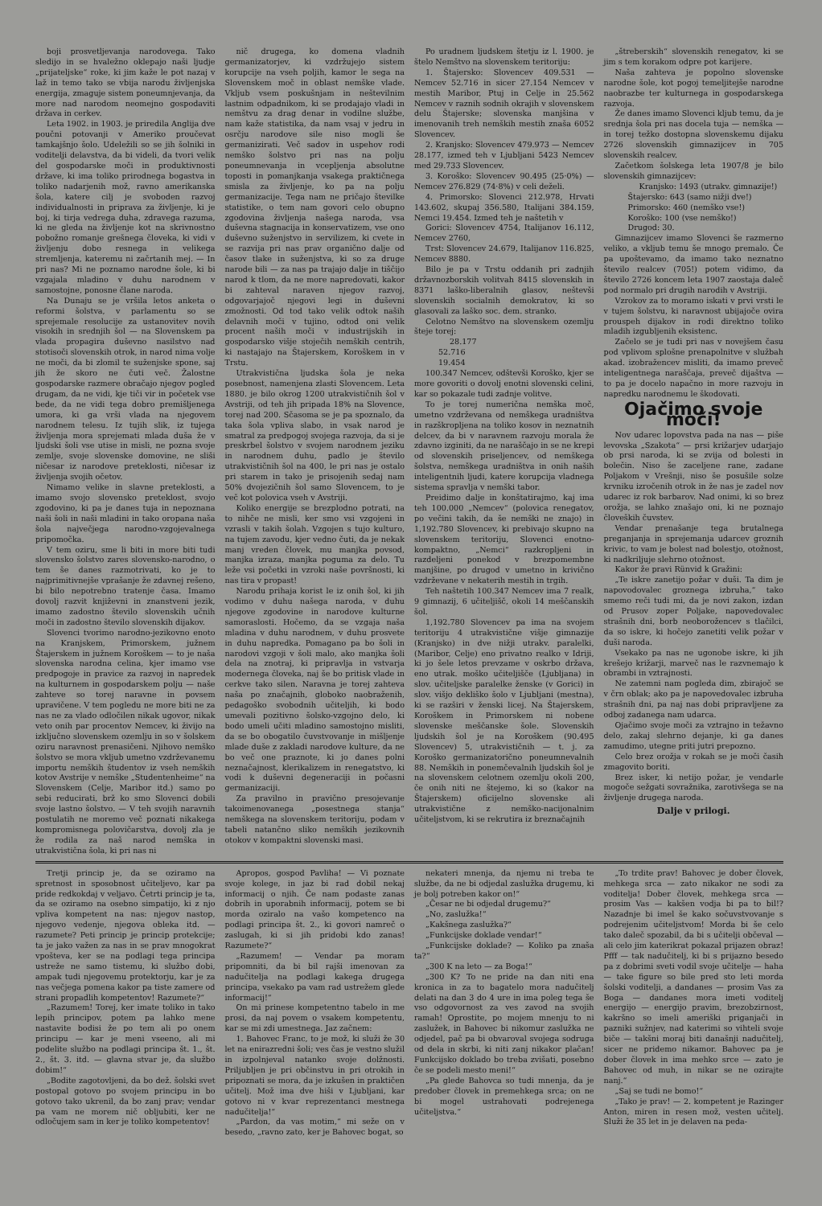boji prosvetljevanja narodovega. Tako sledijo in se hvaležno oklepajo naši ljudje „prijateljske“ roke, ki jim kaže le pot nazaj v laž in temo tako se vbija narodu življenjska energija, zmaguje sistem poneumnjevanja, da more nad narodom neomejno gospodaviti država in cerkev.
Leta 1902. in 1903. je priredila Anglija dve poučni potovanji v Ameriko proučevat tamkajšnjo šolo. Udeležili so se jih šolniki in voditelji delavstva, da bi videli, da tvori velik del gospodarske moči in produktivnosti države, ki ima toliko prirodnega bogastva in toliko nadarjenih mož, ravno amerikanska šola, katere cilj je svoboden razvoj individualnosti in priprava za življenje, ki je boj, ki tirja vedrega duha, zdravega razuma, ki ne gleda na življenje kot na skrivnostno pobožno romanje grešnega človeka, ki vidi v življenju dobo resnega in velikega stremljenja, kateremu ni začrtanih mej. — In pri nas? Mi ne poznamo narodne šole, ki bi vzgajala mladino v duhu narodnem v samostojne, ponosne člane naroda.
Na Dunaju se je vršila letos anketa o reformi šolstva, v parlamentu so se sprejemale resolucije za ustanovitev novih visokih in srednjih šol — na Slovenskem pa vlada propagira duševno nasilstvo nad stotisoči slovenskih otrok, in narod nima volje ne moči, da bi zlomil te suženjske spone, saj jih že skoro ne čuti več. Žalostne gospodarske razmere obračajo njegov pogled drugam, da ne vidi, kje tiči vir in početek vse bede, da ne vidi tega dobro premišljenega umora, ki ga vrši vlada na njegovem narodnem telesu. Iz tujih slik, iz tujega življenja mora sprejemati mlada duša že v ljudski šoli vse utise in misli, ne pozna svoje zemlje, svoje slovenske domovine, ne sliši ničesar iz narodove preteklosti, ničesar iz življenja svojih očetov.
Nimamo velike in slavne preteklosti, a imamo svojo slovensko preteklost, svojo zgodovino, ki pa je danes tuja in nepoznana naši šoli in naši mladini in tako oropana naša šola največjega narodno-vzgojevalnega pripomočka.
V tem oziru, sme li biti in more biti tudi slovensko šolstvo zares slovensko-narodno, o tem še danes razmotrivati, ko je to najprimitivnejše vprašanje že zdavnej rešeno, bi bilo nepotrebno tratenje časa. Imamo dovolj razvit književni in znanstveni jezik, imamo zadostno število slovenskih učnih moči in zadostno število slovenskih dijakov.
Slovenci tvorimo narodno-jezikovno enoto na Kranjskem, Primorskem, južnem Štajerskem in južnem Koroškem — to je naša slovenska narodna celina, kjer imamo vse predpogoje in pravice za razvoj in napredek na kulturnem in gospodarskem polju — naše zahteve so torej naravne in povsem upravičene. V tem pogledu ne more biti ne za nas ne za vlado odločilen nikak ugovor, nikak veto onih par procentov Nemcev, ki živijo na izključno slovenskem ozemlju in so v šolskem oziru naravnost prenasičeni. Njihovo nemško šolstvo se mora vkljub umetno vzdrževanemu importu nemških študentov iz vseh nemških kotov Avstrije v nemške „Studentenheime“ na Slovenskem (Celje, Maribor itd.) samo po sebi reducirati, brž ko smo Slovenci dobili svoje lastno šolstvo. — V teh svojih naravnih postulatih ne moremo več poznati nikakega kompromisnega polovičarstva, dovolj zla je že rodila za naš narod nemška in utrakvistična šola, ki pri nas ni
nič drugega, ko domena vladnih germanizatorjev, ki vzdržujejo sistem korupcije na vseh poljih, kamor le sega na Slovenskem moč in oblast nemške vlade. Vkljub vsem poskušnjam in neštevilnim lastnim odpadnikom, ki se prodajajo vladi in nemštvu za drag denar in vodilne službe, nam kaže statistika, da nam vsaj v jedru in osrčju narodove sile niso mogli še germanizirati. Več sadov in uspehov rodi nemško šolstvo pri nas na polju poneumnevanja in vcepljenja absolutne toposti in pomanjkanja vsakega praktičnega smisla za življenje, ko pa na polju germanizacije. Tega nam ne pričajo številke statistike, o tem nam govori celo obupno zgodovina življenja našega naroda, vsa duševna stagnacija in konservatizem, vse ono duševno suženjstvo in servilizem, ki cvete in se razvija pri nas prav organično dalje od časov tlake in suženjstva, ki so za druge narode bili — za nas pa trajajo dalje in tiščijo narod k tlom, da ne more napredovati, kakor bi zahteval naraven njegov razvoj, odgovarjajoč njegovi legi in duševni zmožnosti. Od tod tako velik odtok naših delavnih moči v tujino, odtod oni velik procent naših moči v industrijskih in gospodarsko višje stoječih nemških centrih, ki nastajajo na Štajerskem, Koroškem in v Trstu.
Utrakvistična ljudska šola je neka posebnost, namenjena zlasti Slovencem. Leta 1880. je bilo okrog 1200 utrakvističnih šol v Avstriji, od teh jih pripada 18% na Slovence, torej nad 200. Sčasoma se je pa spoznalo, da taka šola vpliva slabo, in vsak narod je smatral za predpogoj svojega razvoja, da si je preskrbel šolstvo v svojem narodnem jeziku in narodnem duhu, padlo je število utrakvističnih šol na 400, le pri nas je ostalo pri starem in tako je prisojenih sedaj nam 50% dvojezičnih šol samo Slovencem, to je več kot polovica vseh v Avstriji.
Koliko energije se brezplodno potrati, na to nihče ne misli, ker smo vsi vzgojeni in vzrasli v takih šolah. Vzgojen s tujo kulturo, na tujem zavodu, kjer vedno čuti, da je nekak manj vreden človek, mu manjka povsod, manjka izraza, manjka poguma za delo. Tu leže vsi početki in vzroki naše površnosti, ki nas tira v propast!
Narodu prihaja korist le iz onih šol, ki jih vodimo v duhu našega naroda, v duhu njegove zgodovine in narodove kulturne samoraslosti. Hočemo, da se vzgaja naša mladina v duhu narodnem, v duhu prosvete in duhu napredka. Pomagano pa bo šoli in narodovi vzgoji v šoli malo, ako manjka šoli dela na znotraj, ki pripravlja in vstvarja modernega človeka, naj še bo pritisk vlade in cerkve tako silen. Naravna je torej zahteva naša po značajnih, globoko naobraženih, pedagoško svobodnih učiteljih, ki bodo umevali pozitivno šolsko-vzgojno delo, ki bodo umeli učiti mladino samostojno misliti, da se bo obogatilo čuvstvovanje in mišljenje mlade duše z zakladi narodove kulture, da ne bo več one praznote, ki jo danes polni neznačajnost, klerikalizem in renegatstvo, ki vodi k duševni degeneraciji in počasni germanizaciji.
Za pravilno in pravično presojevanje takoimenovanega „posestnega stanja“ nemškega na slovenskem teritoriju, podam v tabeli natančno sliko nemških jezikovnih otokov v kompaktni slovenski masi.
Po uradnem ljudskem štetju iz l. 1900. je štelo Nemštvo na slovenskem teritoriju:
1. Štajersko: Slovencev 409.531 — Nemcev 52.716 in sicer 27.154 Nemcev v mestih Maribor, Ptuj in Celje in 25.562 Nemcev v raznih sodnih okrajih v slovenskem delu Štajerske; slovenska manjšina v imenovanih treh nemških mestih znaša 6052 Slovencev.
2. Kranjsko: Slovencev 479.973 — Nemcev 28.177, izmed teh v Ljubljani 5423 Nemcev med 29.733 Slovencev.
3. Koroško: Slovencev 90.495 (25·0%) — Nemcev 276.829 (74·8%) v celi deželi.
4. Primorsko: Slovenci 212.978, Hrvati 143.602, skupaj 356.580, Italijani 384.159, Nemci 19.454. Izmed teh je naštetih v
Gorici: Slovencev 4754, Italijanov 16.112, Nemcev 2760,
Trst: Slovencev 24.679, Italijanov 116.825, Nemcev 8880.
Bilo je pa v Trstu oddanih pri zadnjih državnozborskih volitvah 8415 slovenskih in 8371 laško-liberalnih glasov, neštevši slovenskih socialnih demokratov, ki so glasovali za laško soc. dem. stranko.
Celotno Nemštvo na slovenskem ozemlju šteje torej:
28.177
52.716
19.454
100.347 Nemcev, odštevši Koroško, kjer se more govoriti o dovolj enotni slovenski celini, kar so pokazale tudi zadnje volitve.
To je torej numerična nemška moč, umetno vzdrževana od nemškega uradništva in razškropljena na toliko kosov in neznatnih delcev, da bi v naravnem razvoju morala že zdavno izginiti, da ne naraščajo in se ne krepi od slovenskih priseljencev, od nemškega šolstva, nemškega uradništva in onih naših inteligentnih ljudi, katere korupcija vladnega sistema spravlja v nemški tabor.
Preidimo dalje in konštatirajmo, kaj ima teh 100.000 „Nemcev“ (polovica renegatov, po večini takih, da še nemški ne znajo) in 1,192.780 Slovencev, ki prebivajo skupno na slovenskem teritoriju, Slovenci enotno-kompaktno, „Nemci“ razkropljeni in razdeljeni ponekod v brezpomembne manjšine, po drugod v umetno in krivično vzdrževane v nekaterih mestih in trgih.
Teh naštetih 100.347 Nemcev ima 7 realk, 9 gimnazij, 6 učiteljišč, okoli 14 meščanskih šol.
1,192.780 Slovencev pa ima na svojem teritoriju 4 utrakvistične višje gimnazije (Kranjsko) in dve nižji utrakv. paralelki, (Maribor, Celje) eno privatno realko v Idriji, ki jo šele letos prevzame v oskrbo država, eno utrak. moško učiteljišče (Ljubljana) in slov. učiteljske paralelke ženske (v Gorici) in slov. višjo dekliško šolo v Ljubljani (mestna), ki se razširi v ženski licej. Na Štajerskem, Koroškem in Primorskem ni nobene slovenske meščanske šole. Slovenskih ljudskih šol je na Koroškem (90.495 Slovencev) 5, utrakvističnih — t. j. za Koroško germanizatorično poneumnevalnih 88. Nemških in ponemčevalnih ljudskih šol je na slovenskem celotnem ozemlju okoli 200, če onih niti ne štejemo, ki so (kakor na Štajerskem) oficijelno slovenske ali utrakvistične z nemško-nacijonalnim učiteljstvom, ki se rekrutira iz breznačajnih
„štreberskih“ slovenskih renegatov, ki se jim s tem korakom odpre pot karijere.
Naša zahteva je popolno slovenske narodne šole, kot pogoj temeljitejše narodne naobrazbe ter kulturnega in gospodarskega razvoja.
Že danes imamo Slovenci kljub temu, da je srednja šola pri nas docela tuja — nemška — in torej težko dostopna slovenskemu dijaku 2726 slovenskih gimnazijcev in 705 slovenskih realcev.
Začetkom šolskega leta 1907/8 je bilo slovenskih gimnazijcev:
Kranjsko: 1493 (utrakv. gimnazije!)
Štajersko: 643 (samo nižji dve!)
Primorsko: 460 (nemško vse!)
Koroško: 100 (vse nemško!)
Drugod: 30.
Gimnazijcev imamo Slovenci še razmerno veliko, a vkljub temu še mnogo premalo. Če pa upoštevamo, da imamo tako neznatno število realcev (705!) potem vidimo, da število 2726 koncem leta 1907 zaostaja daleč pod normalo pri drugih narodih v Avstriji.
Vzrokov za to moramo iskati v prvi vrsti le v tujem šolstvu, ki naravnost ubijajoče ovira prouspeh dijakov in rodi direktno toliko mladih izgubljenih eksistenc.
Začelo se je tudi pri nas v novejšem času pod vplivom splošne prenapolnitve v službah akad. izobražencev misliti, da imamo preveč inteligentnega naraščaja, preveč dijaštva — to pa je docelo napačno in more razvoju in napredku narodnemu le škodovati.
Ojačimo svoje moči!
Nov udarec lopovstva pada na nas — piše levovska „Szakota“ — prsi križarjev udarjajo ob prsi naroda, ki se zvija od bolesti in bolečin. Niso še zaceljene rane, zadane Poljakom v Vrešnji, niso še posušile solze krvniku izročenih otrok in že nas je zadel nov udarec iz rok barbarov. Nad onimi, ki so brez orožja, se lahko znašajo oni, ki ne poznajo človeških čuvstev.
Vendar prenašanje tega brutalnega preganjanja in sprejemanja udarcev groznih krivic, to vam je bolest nad bolestjo, otožnost, ki nadkriljuje slehrno otožnost.
Kakor že pravi Rünvid k Gražini:
„Te iskre zanetijo požar v duši. Ta dim je napovodovalec groznega izbruha,“ tako smemo reči tudi mi, da je novi zakon, izdan od Prusov zoper Poljake, napovedovalec strašnih dni, borb neoborožencev s tlačilci, da so iskre, ki hočejo zanetiti velik požar v duši naroda.
Vsekako pa nas ne ugonobe iskre, ki jih krešejo križarji, marveč nas le razvnemajo k obrambi in vztrajnosti.
Ne zatemni nam pogleda dim, zbirajoč se v črn oblak; ako pa je napovedovalec izbruha strašnih dni, pa naj nas dobi pripravljene za odboj zadanega nam udarca.
Ojačimo svoje moči za vztrajno in težavno delo, zakaj slehrno dejanje, ki ga danes zamudimo, utegne priti jutri prepozno.
Celo brez orožja v rokah se je moči časih zmagovito boriti.
Brez isker, ki netijo požar, je vendarle mogoče sežgati sovražnika, zarotivšega se na življenje drugega naroda.
Dalje v prilogi.
Tretji princip je, da se oziramo na spretnost in sposobnost učiteljevo, kar pa pride redkokdaj v veljavo. Četrti princip je ta, da se oziramo na osebno simpatijo, ki z njo vpliva kompetent na nas: njegov nastop, njegovo vedenje, njegova obleka itd. — razumete? Peti princip je princip protekcije; ta je jako važen za nas in se prav mnogokrat vpošteva, ker se na podlagi tega principa ustreže ne samo tistemu, ki službo dobi, ampak tudi njegovemu protektorju, kar je za nas večjega pomena kakor pa tiste zamere od strani propadlih kompetentov! Razumete?“
„Razumem! Torej, ker imate toliko in tako lepih principov, potem pa lahko mene nastavite bodisi že po tem ali po onem principu — kar je meni vseeno, ali mi podelite službo na podlagi principa št. 1., št. 2., št. 3. itd. — glavna stvar je, da službo dobim!“
„Bodite zagotovljeni, da bo dež. šolski svet postopal gotovo po svojem principu in bo gotovo tako ukrenil, da bo zanj prav; vendar pa vam ne morem nič obljubiti, ker ne odločujem sam in ker je toliko kompetentov!
Apropos, gospod Pavliha! — Vi poznate svoje kolege, in jaz bi rad dobil nekaj informacij o njih. Če nam podaste zanas dobrih in uporabnih informacij, potem se bi morda oziralo na vašo kompetenco na podlagi principa št. 2., ki govori namreč o zaslugah, ki si jih pridobi kdo zanas! Razumete?“
„Razumem! — Vendar pa moram pripomniti, da bi bil rajši imenovan za nadučitelja na podlagi kakega drugega principa, vsekako pa vam rad ustrežem glede informacij!“
On mi prinese kompetentno tabelo in me prosi, da naj povem o vsakem kompetentu, kar se mi zdi umestnega. Jaz začnem:
1. Bahovec Franc, to je mož, ki služi že 30 let na enirazredni šoli; ves čas je vestno služil in izpolnjeval natanko svoje dolžnosti. Priljubljen je pri občinstvu in pri otrokih in pripoznati se mora, da je izkušen in praktičen učitelj. Mož ima dve hiši v Ljubljani, kar gotovo ni v kvar reprezentanci mestnega nadučitelja!“
„Pardon, da vas motim,“ mi seže on v besedo, „ravno zato, ker je Bahovec bogat, so
nekateri mnenja, da njemu ni treba te službe, da ne bi odjedal zaslužka drugemu, ki je bolj potreben kakor on!“
„Česar ne bi odjedal drugemu?“
„No, zaslužka!“
„Kakšnega zaslužka?“
„Funkcijske doklade vendar!“
„Funkcijske doklade? — Koliko pa znaša ta?“
„300 K na leto — za Boga!“
„300 K? To ne pride na dan niti ena kronica in za to bagatelo mora nadučitelj delati na dan 3 do 4 ure in ima poleg tega še vso odgovornost za ves zavod na svojih ramah! Oprostite, po mojem mnenju to ni zaslužek, in Bahovec bi nikomur zaslužka ne odjedel, pač pa bi obvaroval svojega sodruga od dela in skrbi, ki niti zanj nikakor plačan! Funkcijsko doklado bo treba zvišati, posebno če se podeli mesto meni!“
„Pa glede Bahovca so tudi mnenja, da je predober človek in premehkega srca; on ne bi mogel ustrahovati podrejenega učiteljstva.“
„To trdite prav! Bahovec je dober človek, mehkega srca — zato nikakor ne sodi za voditelja! Dober človek, mehkega srca — prosim Vas — kakšen vodja bi pa to bil!? Nazadnje bi imel še kako sočuvstvovanje s podrejenim učiteljstvom! Morda bi še celo tako daleč spozabil, da bi s učitelji občeval — ali celo jim katerikrat pokazal prijazen obraz! Pfff — tak nadučitelj, ki bi s prijazno besedo pa z dobrimi sveti vodil svoje učitelje — haha — take figure so bile pred sto leti morda šolski voditelji, a dandanes — prosim Vas za Boga — dandanes mora imeti voditelj energijo — energijo pravim, brezobzirnost, kakršno so imeli ameriški priganjači in pazniki sužnjev, nad katerimi so vihteli svoje biče — takšni moraj biti današnji nadučitelj, sicer ne pridemo nikamor. Bahovec pa je dober človek in ima mehko srce — zato je Bahovec od muh, in nikar se ne ozirajte nanj.“
„Saj se tudi ne bomo!“
„Tako je prav! — 2. kompetent je Razinger Anton, miren in resen mož, vesten učitelj. Služi že 35 let in je delaven na peda-